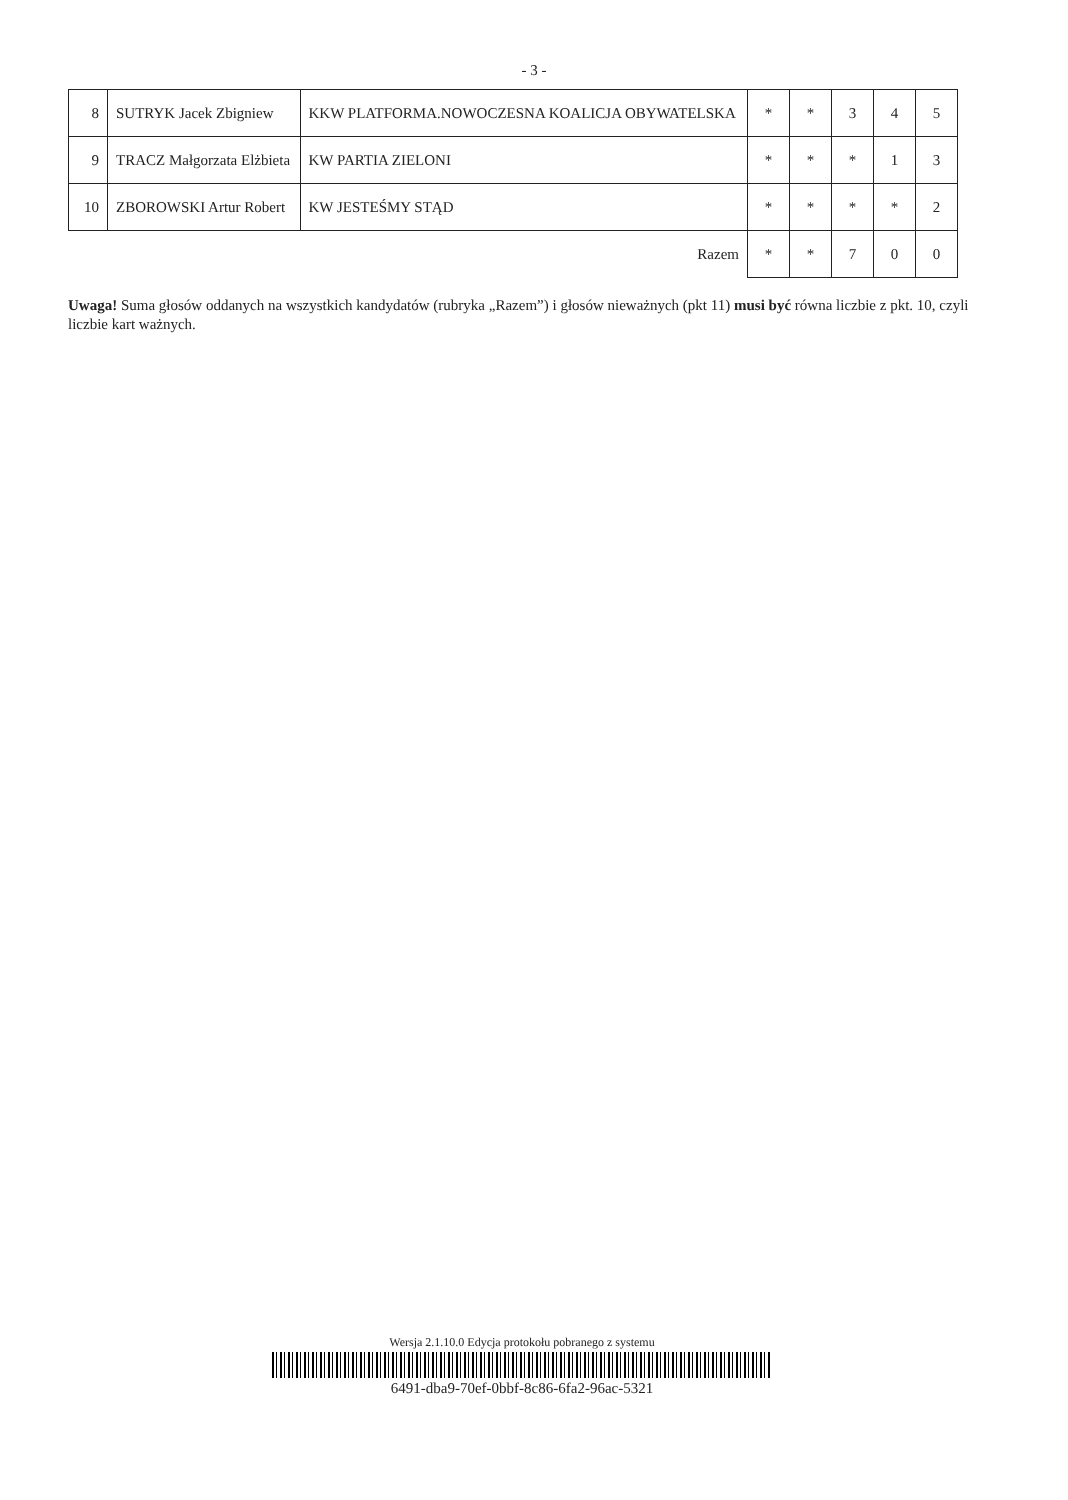- 3 -
| 8 | SUTRYK Jacek Zbigniew | KKW PLATFORMA.NOWOCZESNA KOALICJA OBYWATELSKA | * | * | 3 | 4 | 5 |
| 9 | TRACZ Małgorzata Elżbieta | KW PARTIA ZIELONI | * | * | * | 1 | 3 |
| 10 | ZBOROWSKI Artur Robert | KW JESTEŚMY STĄD | * | * | * | * | 2 |
| Razem | | | * | * | 7 | 0 | 0 |
Uwaga! Suma głosów oddanych na wszystkich kandydatów (rubryka „Razem”) i głosów nieważnych (pkt 11) musi być równa liczbie z pkt. 10, czyli liczbie kart ważnych.
Wersja 2.1.10.0 Edycja protokołu pobranego z systemu
6491-dba9-70ef-0bbf-8c86-6fa2-96ac-5321